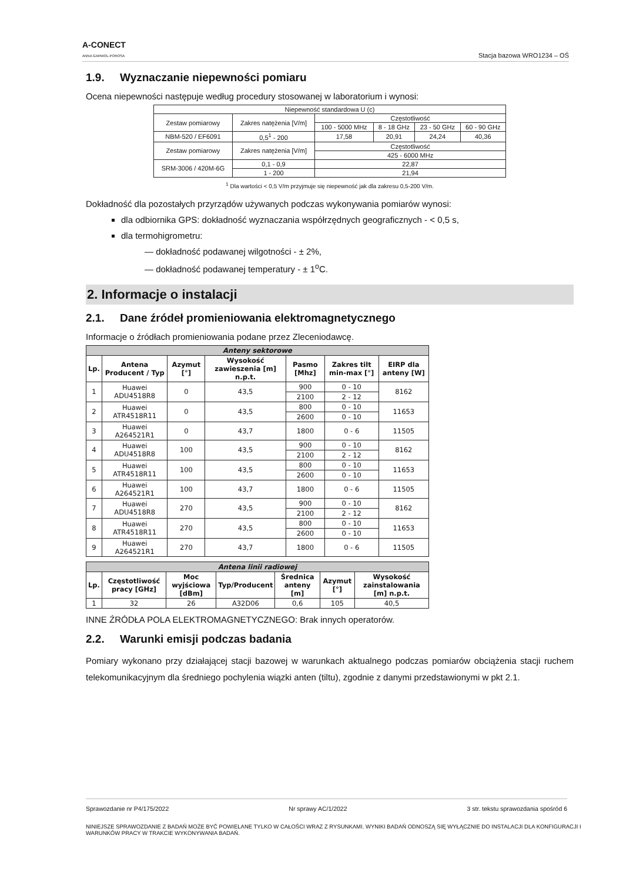A-CONECT
ANNA GARWOL-POROSA
Stacja bazowa WRO1234 – OŚ
1.9. Wyznaczanie niepewności pomiaru
Ocena niepewności następuje według procedury stosowanej w laboratorium i wynosi:
| Niepewność standardowa U (c) | | | | | |
| Zestaw pomiarowy | Zakres natężenia [V/m] | Częstotliwość | | | |
| | | 100 - 5000 MHz | 8 - 18 GHz | 23 - 50 GHz | 60 - 90 GHz |
| NBM-520 / EF6091 | 0,5<sup>1</sup> - 200 | 17,58 | 20,91 | 24,24 | 40,36 |
| Zestaw pomiarowy | Zakres natężenia [V/m] | Częstotliwość | | | |
| | | 425 - 6000 MHz | | | |
| SRM-3006 / 420M-6G | 0,1 - 0,9 | 22,87 | | | |
| | 1 - 200 | 21,94 | | | |
<sup>1</sup> Dla wartości < 0,5 V/m przyjmuje się niepewność jak dla zakresu 0,5-200 V/m.
Dokładność dla pozostałych przyrządów używanych podczas wykonywania pomiarów wynosi:
dla odbiornika GPS: dokładność wyznaczania współrzędnych geograficznych - < 0,5 s,
dla termohigrometru:
— dokładność podawanej wilgotności - ± 2%,
— dokładność podawanej temperatury - ± 1<sup>o</sup>C.
2. Informacje o instalacji
2.1. Dane źródeł promieniowania elektromagnetycznego
Informacje o źródłach promieniowania podane przez Zleceniodawcę.
| Anteny sektorowe | | | | | | |
| Lp. | Antena Producent / Typ | Azymut [°] | Wysokość zawieszenia [m] n.p.t. | Pasmo [Mhz] | Zakres tilt min-max [°] | EIRP dla anteny [W] |
| 1 | Huawei ADU4518R8 | 0 | 43,5 | 900 | 0 - 10 | 8162 |
| | | | | 2100 | 2 - 12 | |
| 2 | Huawei ATR4518R11 | 0 | 43,5 | 800 | 0 - 10 | 11653 |
| | | | | 2600 | 0 - 10 | |
| 3 | Huawei A264521R1 | 0 | 43,7 | 1800 | 0 - 6 | 11505 |
| 4 | Huawei ADU4518R8 | 100 | 43,5 | 900 | 0 - 10 | 8162 |
| | | | | 2100 | 2 - 12 | |
| 5 | Huawei ATR4518R11 | 100 | 43,5 | 800 | 0 - 10 | 11653 |
| | | | | 2600 | 0 - 10 | |
| 6 | Huawei A264521R1 | 100 | 43,7 | 1800 | 0 - 6 | 11505 |
| 7 | Huawei ADU4518R8 | 270 | 43,5 | 900 | 0 - 10 | 8162 |
| | | | | 2100 | 2 - 12 | |
| 8 | Huawei ATR4518R11 | 270 | 43,5 | 800 | 0 - 10 | 11653 |
| | | | | 2600 | 0 - 10 | |
| 9 | Huawei A264521R1 | 270 | 43,7 | 1800 | 0 - 6 | 11505 |
| Antena linii radiowej | | | | | | |
| Lp. | Częstotliwość pracy [GHz] | Moc wyjściowa [dBm] | Typ/Producent | Średnica anteny [m] | Azymut [°] | Wysokość zainstalowania [m] n.p.t. |
| 1 | 32 | 26 | A32D06 | 0,6 | 105 | 40,5 |
INNE ŹRÓDŁA POLA ELEKTROMAGNETYCZNEGO: Brak innych operatorów.
2.2. Warunki emisji podczas badania
Pomiary wykonano przy działającej stacji bazowej w warunkach aktualnego podczas pomiarów obciążenia stacji ruchem telekomunikacyjnym dla średniego pochylenia wiązki anten (tiltu), zgodnie z danymi przedstawionymi w pkt 2.1.
Sprawozdanie nr P4/175/2022 Nr sprawy AC/1/2022 3 str. tekstu sprawozdania spośród 6
NINIEJSZE SPRAWOZDANIE Z BADAŃ MOŻE BYĆ POWIELANE TYLKO W CAŁOŚCI WRAZ Z RYSUNKAMI. WYNIKI BADAŃ ODNOSZĄ SIĘ WYŁĄCZNIE DO INSTALACJI DLA KONFIGURACJI I WARUNKÓW PRACY W TRAKCIE WYKONYWANIA BADAŃ.